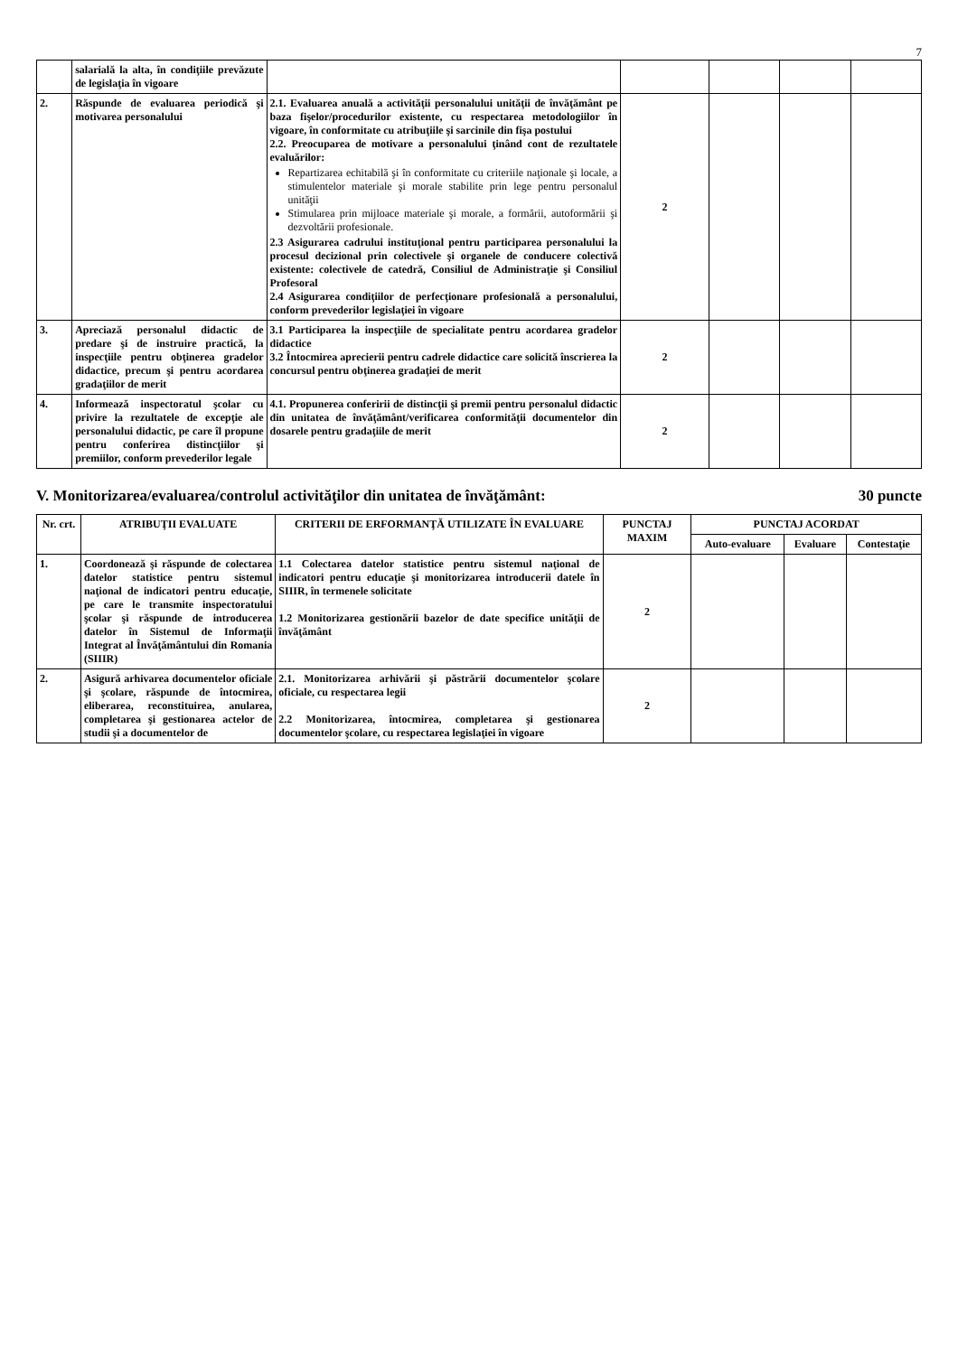7
| | salarială la alta, în condiţiile prevăzute de legislaţia în vigoare | | | | | |
| 2. | Răspunde de evaluarea periodică şi motivarea personalului | 2.1. Evaluarea anuală a activităţii personalului unităţii de învăţământ pe baza fişelor/procedurilor existente, cu respectarea metodologiilor în vigoare, în conformitate cu atribuţiile şi sarcinile din fişa postului 2.2. Preocuparea de motivare a personalului ţinând cont de rezultatele evaluărilor: Repartizarea echitabilă şi în conformitate cu criteriile naţionale şi locale, a stimulentelor materiale şi morale stabilite prin lege pentru personalul unităţii Stimularea prin mijloace materiale şi morale, a formării, autoformării şi dezvoltării profesionale. 2.3 Asigurarea cadrului instituţional pentru participarea personalului la procesul decizional prin colectivele şi organele de conducere colectivă existente: colectivele de catedră, Consiliul de Administraţie şi Consiliul Profesoral 2.4 Asigurarea condiţiilor de perfecţionare profesională a personalului, conform prevederilor legislaţiei în vigoare | 2 | | | |
| 3. | Apreciază personalul didactic de predare şi de instruire practică, la inspecţiile pentru obţinerea gradelor didactice, precum şi pentru acordarea gradaţiilor de merit | 3.1 Participarea la inspecţiile de specialitate pentru acordarea gradelor didactice 3.2 Întocmirea aprecierii pentru cadrele didactice care solicită înscrierea la concursul pentru obţinerea gradaţiei de merit | 2 | | | |
| 4. | Informează inspectoratul şcolar cu privire la rezultatele de excepţie ale personalului didactic, pe care îl propune pentru conferirea distincţiilor şi premiilor, conform prevederilor legale | 4.1. Propunerea conferirii de distincţii şi premii pentru personalul didactic din unitatea de învăţământ/verificarea conformităţii documentelor din dosarele pentru gradaţiile de merit | 2 | | | |
V. Monitorizarea/evaluarea/controlul activităţilor din unitatea de învăţământ: 30 puncte
| Nr. crt. | ATRIBUŢII EVALUATE | CRITERII DE ERFORMANŢĂ UTILIZATE ÎN EVALUARE | PUNCTAJ MAXIM | PUNCTAJ ACORDAT | | |
| --- | --- | --- | --- | --- | --- | --- |
| | | | | Auto-evaluare | Evaluare | Contestaţie |
| 1. | Coordonează şi răspunde de colectarea datelor statistice pentru sistemul naţional de indicatori pentru educaţie, pe care le transmite inspectoratului şcolar şi răspunde de introducerea datelor în Sistemul de Informaţii Integrat al Învăţământului din Romania (SIIIR) | 1.1 Colectarea datelor statistice pentru sistemul naţional de indicatori pentru educaţie şi monitorizarea introducerii datele în SIIIR, în termenele solicitate 1.2 Monitorizarea gestionării bazelor de date specifice unităţii de învăţământ | 2 | | | |
| 2. | Asigură arhivarea documentelor oficiale şi şcolare, răspunde de întocmirea, eliberarea, reconstituirea, anularea, completarea şi gestionarea actelor de studii şi a documentelor de | 2.1. Monitorizarea arhivării şi păstrării documentelor şcolare oficiale, cu respectarea legii 2.2 Monitorizarea, întocmirea, completarea şi gestionarea documentelor şcolare, cu respectarea legislaţiei în vigoare | 2 | | | |